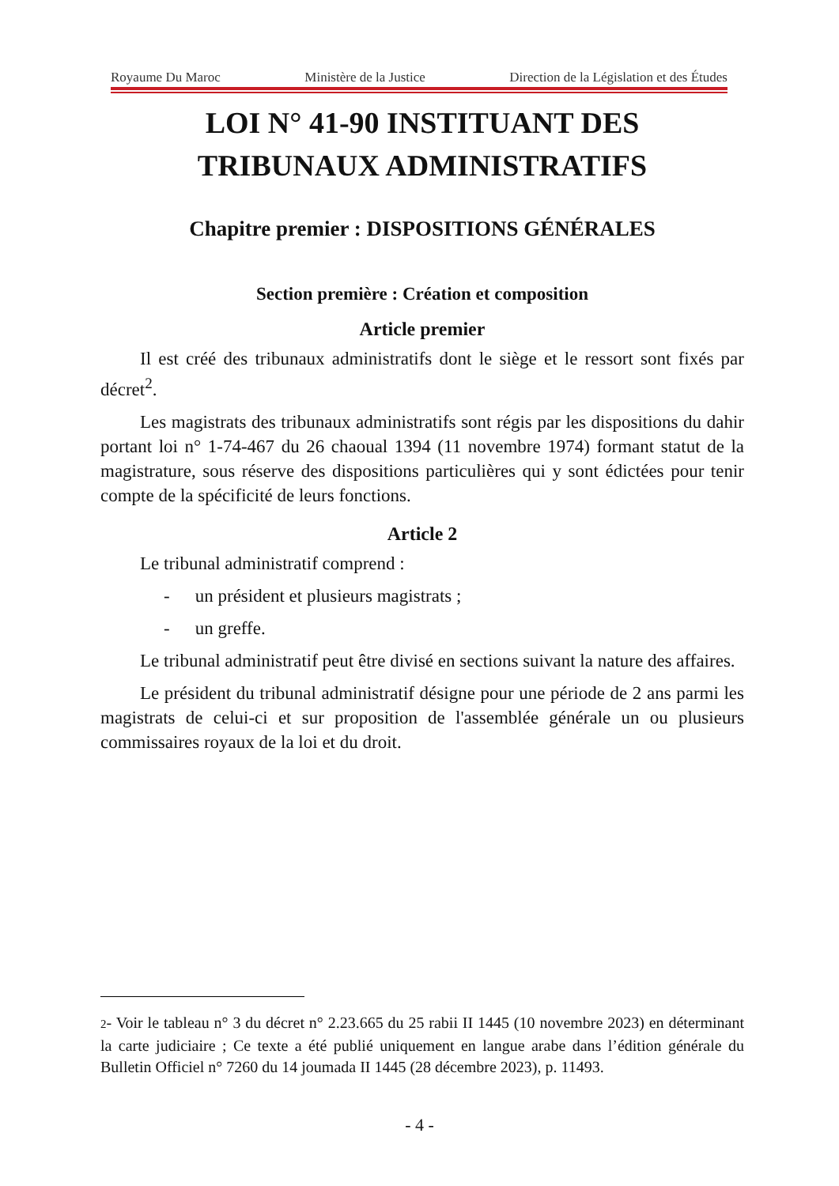Royaume Du Maroc Ministère de la Justice Direction de la Législation et des Études
LOI N° 41-90 INSTITUANT DES
TRIBUNAUX ADMINISTRATIFS
Chapitre premier : DISPOSITIONS GÉNÉRALES
Section première : Création et composition
Article premier
Il est créé des tribunaux administratifs dont le siège et le ressort sont fixés par décret<sup>2</sup>.
Les magistrats des tribunaux administratifs sont régis par les dispositions du dahir portant loi n° 1-74-467 du 26 chaoual 1394 (11 novembre 1974) formant statut de la magistrature, sous réserve des dispositions particulières qui y sont édictées pour tenir compte de la spécificité de leurs fonctions.
Article 2
Le tribunal administratif comprend :
- un président et plusieurs magistrats ;
- un greffe.
Le tribunal administratif peut être divisé en sections suivant la nature des affaires.
Le président du tribunal administratif désigne pour une période de 2 ans parmi les magistrats de celui-ci et sur proposition de l'assemblée générale un ou plusieurs commissaires royaux de la loi et du droit.
2- Voir le tableau n° 3 du décret n° 2.23.665 du 25 rabii II 1445 (10 novembre 2023) en déterminant la carte judiciaire ; Ce texte a été publié uniquement en langue arabe dans l’édition générale du Bulletin Officiel n° 7260 du 14 joumada II 1445 (28 décembre 2023), p. 11493.
- 4 -